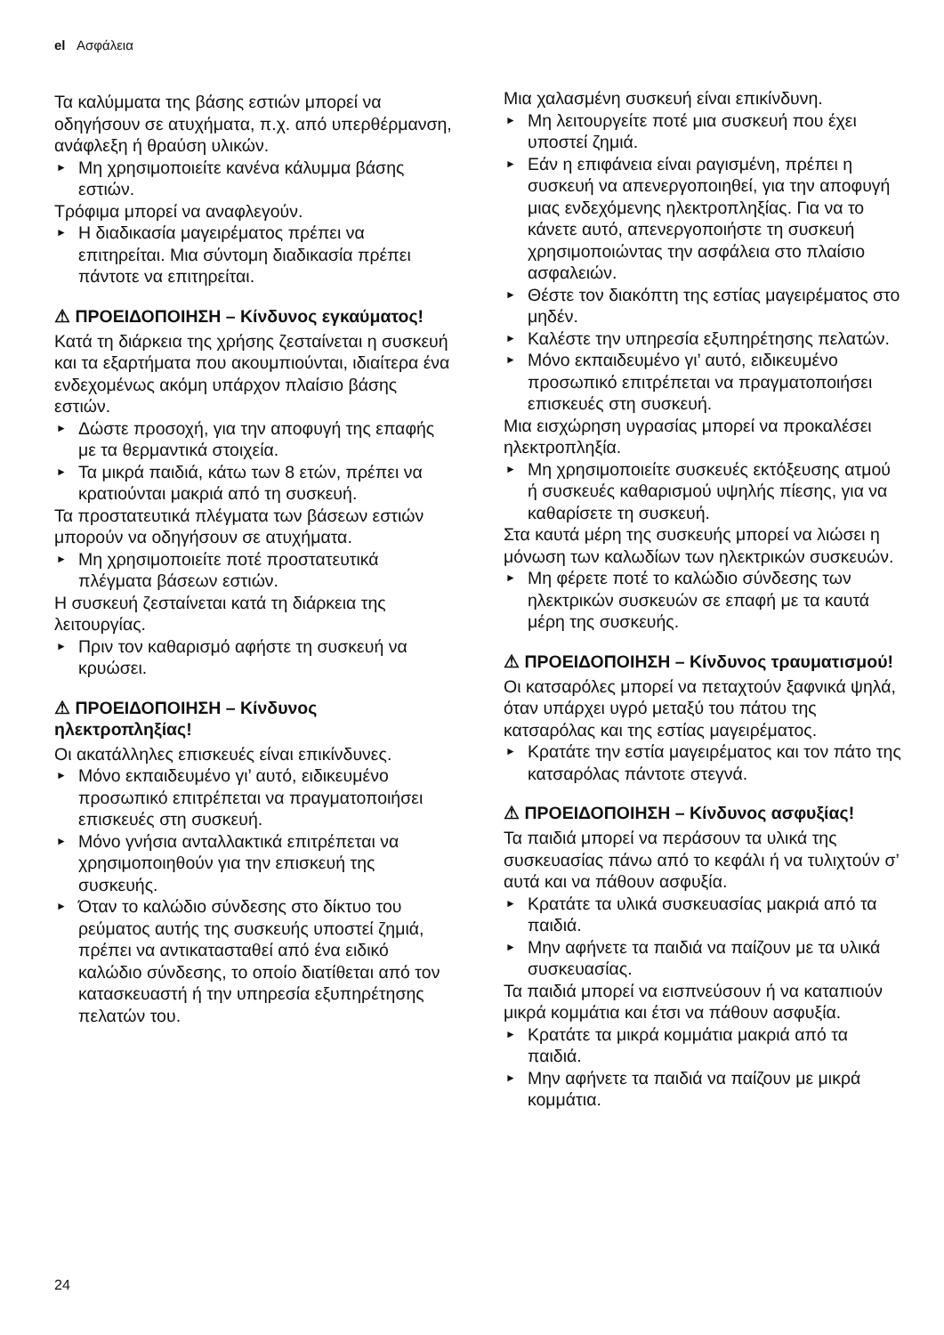el Ασφάλεια
Τα καλύμματα της βάσης εστιών μπορεί να οδηγήσουν σε ατυχήματα, π.χ. από υπερθέρμανση, ανάφλεξη ή θραύση υλικών.
► Μη χρησιμοποιείτε κανένα κάλυμμα βάσης εστιών.
Τρόφιμα μπορεί να αναφλεγούν.
► Η διαδικασία μαγειρέματος πρέπει να επιτηρείται. Μια σύντομη διαδικασία πρέπει πάντοτε να επιτηρείται.
⚠ ΠΡΟΕΙΔΟΠΟΙΗΣΗ – Κίνδυνος εγκαύματος!
Κατά τη διάρκεια της χρήσης ζεσταίνεται η συσκευή και τα εξαρτήματα που ακουμπιούνται, ιδιαίτερα ένα ενδεχομένως ακόμη υπάρχον πλαίσιο βάσης εστιών.
► Δώστε προσοχή, για την αποφυγή της επαφής με τα θερμαντικά στοιχεία.
► Τα μικρά παιδιά, κάτω των 8 ετών, πρέπει να κρατιούνται μακριά από τη συσκευή.
Τα προστατευτικά πλέγματα των βάσεων εστιών μπορούν να οδηγήσουν σε ατυχήματα.
► Μη χρησιμοποιείτε ποτέ προστατευτικά πλέγματα βάσεων εστιών.
Η συσκευή ζεσταίνεται κατά τη διάρκεια της λειτουργίας.
► Πριν τον καθαρισμό αφήστε τη συσκευή να κρυώσει.
⚠ ΠΡΟΕΙΔΟΠΟΙΗΣΗ – Κίνδυνος ηλεκτροπληξίας!
Οι ακατάλληλες επισκευές είναι επικίνδυνες.
► Μόνο εκπαιδευμένο γι’ αυτό, ειδικευμένο προσωπικό επιτρέπεται να πραγματοποιήσει επισκευές στη συσκευή.
► Μόνο γνήσια ανταλλακτικά επιτρέπεται να χρησιμοποιηθούν για την επισκευή της συσκευής.
► Όταν το καλώδιο σύνδεσης στο δίκτυο του ρεύματος αυτής της συσκευής υποστεί ζημιά, πρέπει να αντικατασταθεί από ένα ειδικό καλώδιο σύνδεσης, το οποίο διατίθεται από τον κατασκευαστή ή την υπηρεσία εξυπηρέτησης πελατών του.
Μια χαλασμένη συσκευή είναι επικίνδυνη.
► Μη λειτουργείτε ποτέ μια συσκευή που έχει υποστεί ζημιά.
► Εάν η επιφάνεια είναι ραγισμένη, πρέπει η συσκευή να απενεργοποιηθεί, για την αποφυγή μιας ενδεχόμενης ηλεκτροπληξίας. Για να το κάνετε αυτό, απενεργοποιήστε τη συσκευή χρησιμοποιώντας την ασφάλεια στο πλαίσιο ασφαλειών.
► Θέστε τον διακόπτη της εστίας μαγειρέματος στο μηδέν.
► Καλέστε την υπηρεσία εξυπηρέτησης πελατών.
► Μόνο εκπαιδευμένο γι’ αυτό, ειδικευμένο προσωπικό επιτρέπεται να πραγματοποιήσει επισκευές στη συσκευή.
Μια εισχώρηση υγρασίας μπορεί να προκαλέσει ηλεκτροπληξία.
► Μη χρησιμοποιείτε συσκευές εκτόξευσης ατμού ή συσκευές καθαρισμού υψηλής πίεσης, για να καθαρίσετε τη συσκευή.
Στα καυτά μέρη της συσκευής μπορεί να λιώσει η μόνωση των καλωδίων των ηλεκτρικών συσκευών.
► Μη φέρετε ποτέ το καλώδιο σύνδεσης των ηλεκτρικών συσκευών σε επαφή με τα καυτά μέρη της συσκευής.
⚠ ΠΡΟΕΙΔΟΠΟΙΗΣΗ – Κίνδυνος τραυματισμού!
Οι κατσαρόλες μπορεί να πεταχτούν ξαφνικά ψηλά, όταν υπάρχει υγρό μεταξύ του πάτου της κατσαρόλας και της εστίας μαγειρέματος.
► Κρατάτε την εστία μαγειρέματος και τον πάτο της κατσαρόλας πάντοτε στεγνά.
⚠ ΠΡΟΕΙΔΟΠΟΙΗΣΗ – Κίνδυνος ασφυξίας!
Τα παιδιά μπορεί να περάσουν τα υλικά της συσκευασίας πάνω από το κεφάλι ή να τυλιχτούν σ’ αυτά και να πάθουν ασφυξία.
► Κρατάτε τα υλικά συσκευασίας μακριά από τα παιδιά.
► Μην αφήνετε τα παιδιά να παίζουν με τα υλικά συσκευασίας.
Τα παιδιά μπορεί να εισπνεύσουν ή να καταπιούν μικρά κομμάτια και έτσι να πάθουν ασφυξία.
► Κρατάτε τα μικρά κομμάτια μακριά από τα παιδιά.
► Μην αφήνετε τα παιδιά να παίζουν με μικρά κομμάτια.
24